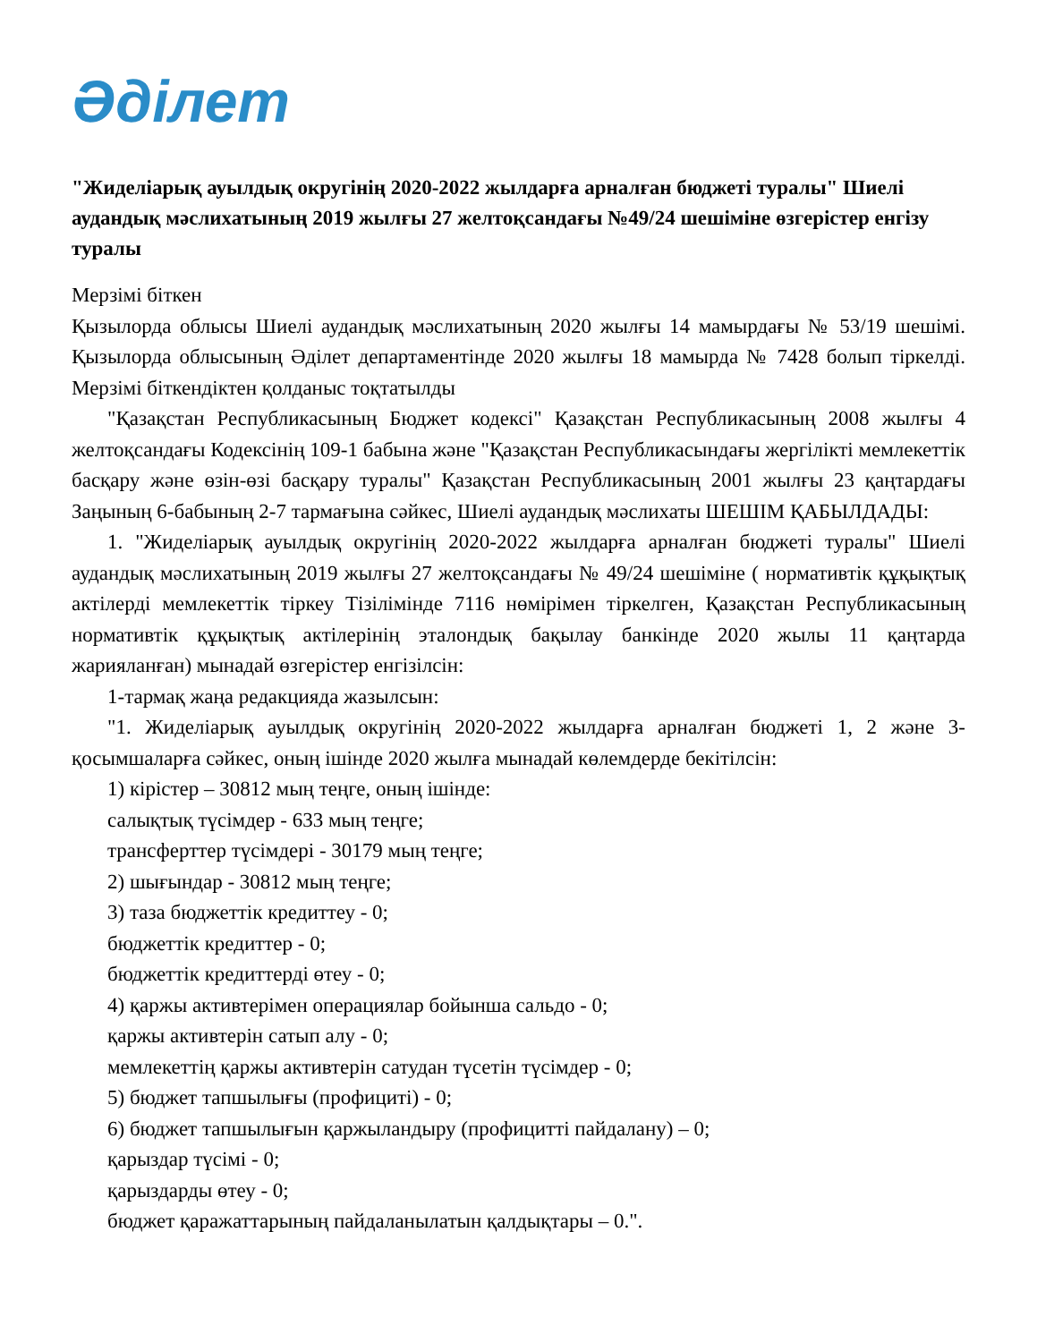Әділет
"Жиделіарық ауылдық округінің 2020-2022 жылдарға арналған бюджеті туралы" Шиелі аудандық мәслихатының 2019 жылғы 27 желтоқсандағы №49/24 шешіміне өзгерістер енгізу туралы
Мерзімі біткен
Қызылорда облысы Шиелі аудандық мәслихатының 2020 жылғы 14 мамырдағы № 53/19 шешімі. Қызылорда облысының Әділет департаментінде 2020 жылғы 18 мамырда № 7428 болып тіркелді. Мерзімі біткендіктен қолданыс тоқтатылды
"Қазақстан Республикасының Бюджет кодексі" Қазақстан Республикасының 2008 жылғы 4 желтоқсандағы Кодексінің 109-1 бабына және "Қазақстан Республикасындағы жергілікті мемлекеттік басқару және өзін-өзі басқару туралы" Қазақстан Республикасының 2001 жылғы 23 қаңтардағы Заңының 6-бабының 2-7 тармағына сәйкес, Шиелі аудандық мәслихаты ШЕШІМ ҚАБЫЛДАДЫ:
1. "Жиделіарық ауылдық округінің 2020-2022 жылдарға арналған бюджеті туралы" Шиелі аудандық мәслихатының 2019 жылғы 27 желтоқсандағы № 49/24 шешіміне ( нормативтік құқықтық актілерді мемлекеттік тіркеу Тізілімінде 7116 нөмірімен тіркелген, Қазақстан Республикасының нормативтік құқықтық актілерінің эталондық бақылау банкінде 2020 жылы 11 қаңтарда жарияланған) мынадай өзгерістер енгізілсін:
1-тармақ жаңа редакцияда жазылсын:
"1. Жиделіарық ауылдық округінің 2020-2022 жылдарға арналған бюджеті 1, 2 және 3-қосымшаларға сәйкес, оның ішінде 2020 жылға мынадай көлемдерде бекітілсін:
1) кірістер – 30812 мың теңге, оның ішінде:
салықтық түсімдер - 633 мың теңге;
трансферттер түсімдері - 30179 мың теңге;
2) шығындар - 30812 мың теңге;
3) таза бюджеттік кредиттеу - 0;
бюджеттік кредиттер - 0;
бюджеттік кредиттерді өтеу - 0;
4) қаржы активтерімен операциялар бойынша сальдо - 0;
қаржы активтерін сатып алу - 0;
мемлекеттің қаржы активтерін сатудан түсетін түсімдер - 0;
5) бюджет тапшылығы (профициті) - 0;
6) бюджет тапшылығын қаржыландыру (профицитті пайдалану) – 0;
қарыздар түсімі - 0;
қарыздарды өтеу - 0;
бюджет қаражаттарының пайдаланылатын қалдықтары – 0.".